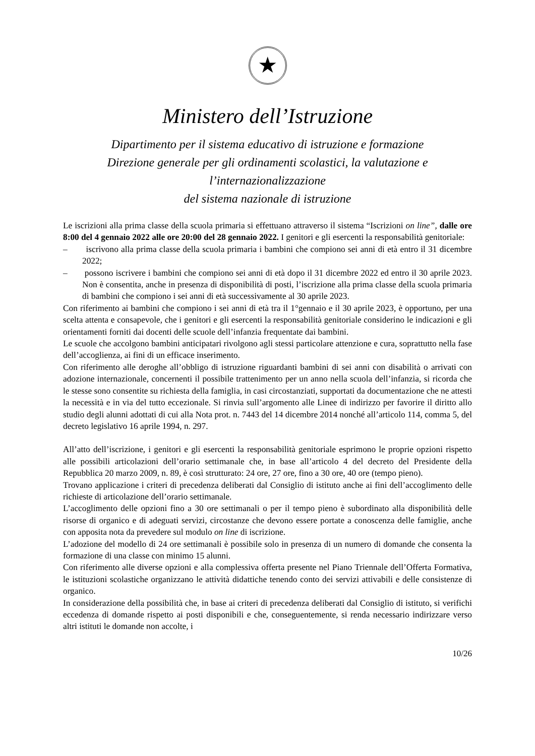★
Ministero dell’Istruzione
Dipartimento per il sistema educativo di istruzione e formazione
Direzione generale per gli ordinamenti scolastici, la valutazione e l’internazionalizzazione
del sistema nazionale di istruzione
Le iscrizioni alla prima classe della scuola primaria si effettuano attraverso il sistema “Iscrizioni on line”, dalle ore 8:00 del 4 gennaio 2022 alle ore 20:00 del 28 gennaio 2022. I genitori e gli esercenti la responsabilità genitoriale:
– iscrivono alla prima classe della scuola primaria i bambini che compiono sei anni di età entro il 31 dicembre 2022;
– possono iscrivere i bambini che compiono sei anni di età dopo il 31 dicembre 2022 ed entro il 30 aprile 2023. Non è consentita, anche in presenza di disponibilità di posti, l’iscrizione alla prima classe della scuola primaria di bambini che compiono i sei anni di età successivamente al 30 aprile 2023.
Con riferimento ai bambini che compiono i sei anni di età tra il 1°gennaio e il 30 aprile 2023, è opportuno, per una scelta attenta e consapevole, che i genitori e gli esercenti la responsabilità genitoriale considerino le indicazioni e gli orientamenti forniti dai docenti delle scuole dell’infanzia frequentate dai bambini.
Le scuole che accolgono bambini anticipatari rivolgono agli stessi particolare attenzione e cura, soprattutto nella fase dell’accoglienza, ai fini di un efficace inserimento.
Con riferimento alle deroghe all’obbligo di istruzione riguardanti bambini di sei anni con disabilità o arrivati con adozione internazionale, concernenti il possibile trattenimento per un anno nella scuola dell’infanzia, si ricorda che le stesse sono consentite su richiesta della famiglia, in casi circostanziati, supportati da documentazione che ne attesti la necessità e in via del tutto eccezionale. Si rinvia sull’argomento alle Linee di indirizzo per favorire il diritto allo studio degli alunni adottati di cui alla Nota prot. n. 7443 del 14 dicembre 2014 nonché all’articolo 114, comma 5, del decreto legislativo 16 aprile 1994, n. 297.
All’atto dell’iscrizione, i genitori e gli esercenti la responsabilità genitoriale esprimono le proprie opzioni rispetto alle possibili articolazioni dell’orario settimanale che, in base all’articolo 4 del decreto del Presidente della Repubblica 20 marzo 2009, n. 89, è così strutturato: 24 ore, 27 ore, fino a 30 ore, 40 ore (tempo pieno).
Trovano applicazione i criteri di precedenza deliberati dal Consiglio di istituto anche ai fini dell’accoglimento delle richieste di articolazione dell’orario settimanale.
L’accoglimento delle opzioni fino a 30 ore settimanali o per il tempo pieno è subordinato alla disponibilità delle risorse di organico e di adeguati servizi, circostanze che devono essere portate a conoscenza delle famiglie, anche con apposita nota da prevedere sul modulo on line di iscrizione.
L’adozione del modello di 24 ore settimanali è possibile solo in presenza di un numero di domande che consenta la formazione di una classe con minimo 15 alunni.
Con riferimento alle diverse opzioni e alla complessiva offerta presente nel Piano Triennale dell’Offerta Formativa, le istituzioni scolastiche organizzano le attività didattiche tenendo conto dei servizi attivabili e delle consistenze di organico.
In considerazione della possibilità che, in base ai criteri di precedenza deliberati dal Consiglio di istituto, si verifichi eccedenza di domande rispetto ai posti disponibili e che, conseguentemente, si renda necessario indirizzare verso altri istituti le domande non accolte, i
10/26